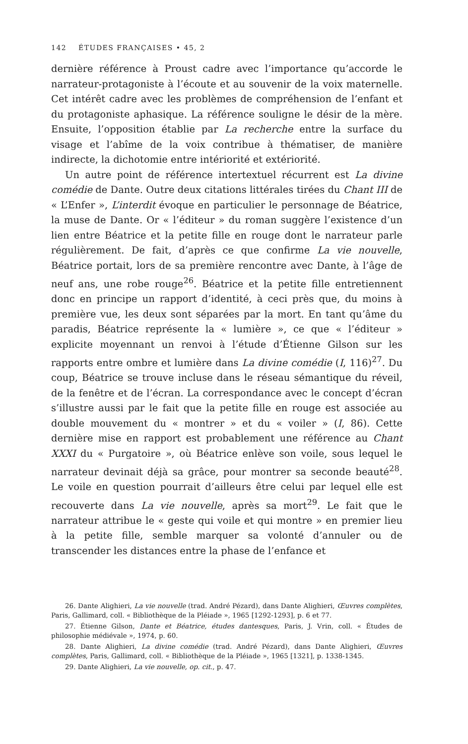142 ÉTUDES FRANÇAISES • 45, 2
dernière référence à Proust cadre avec l’importance qu’accorde le narrateur-protagoniste à l’écoute et au souvenir de la voix maternelle. Cet intérêt cadre avec les problèmes de compréhension de l’enfant et du protagoniste aphasique. La référence souligne le désir de la mère. Ensuite, l’opposition établie par La recherche entre la surface du visage et l’abîme de la voix contribue à thématiser, de manière indirecte, la dichotomie entre intériorité et extériorité.
Un autre point de référence intertextuel récurrent est La divine comédie de Dante. Outre deux citations littérales tirées du Chant III de « L’Enfer », L’interdit évoque en particulier le personnage de Béatrice, la muse de Dante. Or « l’éditeur » du roman suggère l’existence d’un lien entre Béatrice et la petite fille en rouge dont le narrateur parle régulièrement. De fait, d’après ce que confirme La vie nouvelle, Béatrice portait, lors de sa première rencontre avec Dante, à l’âge de neuf ans, une robe rouge<sup>26</sup>. Béatrice et la petite fille entretiennent donc en principe un rapport d’identité, à ceci près que, du moins à première vue, les deux sont séparées par la mort. En tant qu’âme du paradis, Béatrice représente la « lumière », ce que « l’éditeur » explicite moyennant un renvoi à l’étude d’Étienne Gilson sur les rapports entre ombre et lumière dans La divine comédie (I, 116)<sup>27</sup>. Du coup, Béatrice se trouve incluse dans le réseau sémantique du réveil, de la fenêtre et de l’écran. La correspondance avec le concept d’écran s’illustre aussi par le fait que la petite fille en rouge est associée au double mouvement du « montrer » et du « voiler » (I, 86). Cette dernière mise en rapport est probablement une référence au Chant XXXI du « Purgatoire », où Béatrice enlève son voile, sous lequel le narrateur devinait déjà sa grâce, pour montrer sa seconde beauté<sup>28</sup>. Le voile en question pourrait d’ailleurs être celui par lequel elle est recouverte dans La vie nouvelle, après sa mort<sup>29</sup>. Le fait que le narrateur attribue le « geste qui voile et qui montre » en premier lieu à la petite fille, semble marquer sa volonté d’annuler ou de transcender les distances entre la phase de l’enfance et
26. Dante Alighieri, La vie nouvelle (trad. André Pézard), dans Dante Alighieri, Œuvres complètes, Paris, Gallimard, coll. « Bibliothèque de la Pléiade », 1965 [1292-1293], p. 6 et 77.
27. Étienne Gilson, Dante et Béatrice, études dantesques, Paris, J. Vrin, coll. « Études de philosophie médiévale », 1974, p. 60.
28. Dante Alighieri, La divine comédie (trad. André Pézard), dans Dante Alighieri, Œuvres complètes, Paris, Gallimard, coll. « Bibliothèque de la Pléiade », 1965 [1321], p. 1338-1345.
29. Dante Alighieri, La vie nouvelle, op. cit., p. 47.